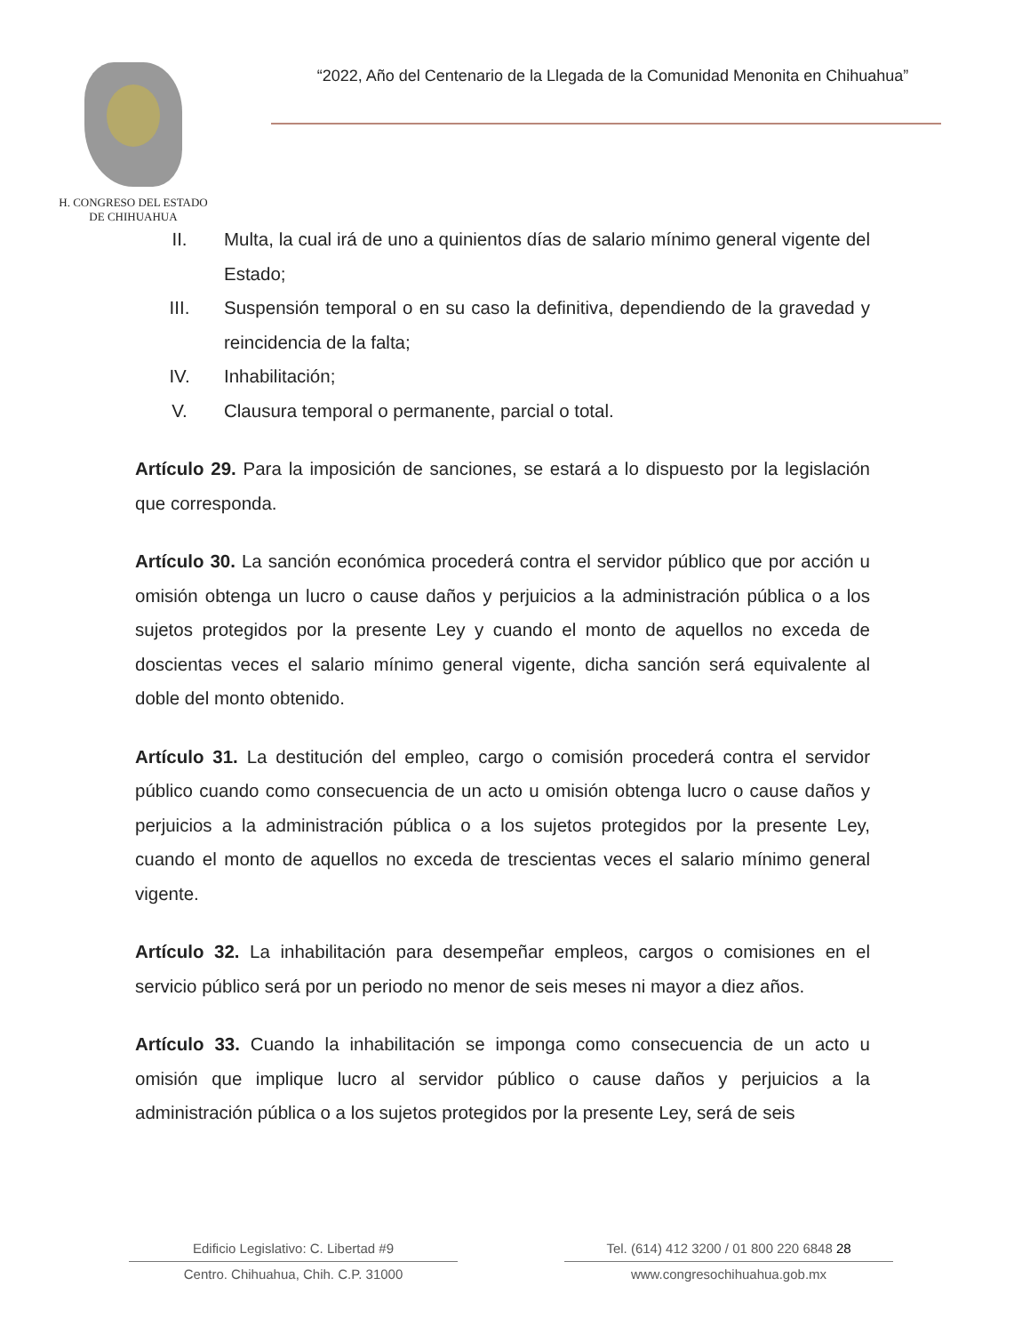H. CONGRESO DEL ESTADO
DE CHIHUAHUA
“2022, Año del Centenario de la Llegada de la Comunidad Menonita en Chihuahua”
II. Multa, la cual irá de uno a quinientos días de salario mínimo general vigente del Estado;
III. Suspensión temporal o en su caso la definitiva, dependiendo de la gravedad y reincidencia de la falta;
IV. Inhabilitación;
V. Clausura temporal o permanente, parcial o total.
Artículo 29. Para la imposición de sanciones, se estará a lo dispuesto por la legislación que corresponda.
Artículo 30. La sanción económica procederá contra el servidor público que por acción u omisión obtenga un lucro o cause daños y perjuicios a la administración pública o a los sujetos protegidos por la presente Ley y cuando el monto de aquellos no exceda de doscientas veces el salario mínimo general vigente, dicha sanción será equivalente al doble del monto obtenido.
Artículo 31. La destitución del empleo, cargo o comisión procederá contra el servidor público cuando como consecuencia de un acto u omisión obtenga lucro o cause daños y perjuicios a la administración pública o a los sujetos protegidos por la presente Ley, cuando el monto de aquellos no exceda de trescientas veces el salario mínimo general vigente.
Artículo 32. La inhabilitación para desempeñar empleos, cargos o comisiones en el servicio público será por un periodo no menor de seis meses ni mayor a diez años.
Artículo 33. Cuando la inhabilitación se imponga como consecuencia de un acto u omisión que implique lucro al servidor público o cause daños y perjuicios a la administración pública o a los sujetos protegidos por la presente Ley, será de seis
Edificio Legislativo: C. Libertad #9
Centro. Chihuahua, Chih. C.P. 31000
Tel. (614) 412 3200 / 01 800 220 6848 28
www.congresochihuahua.gob.mx